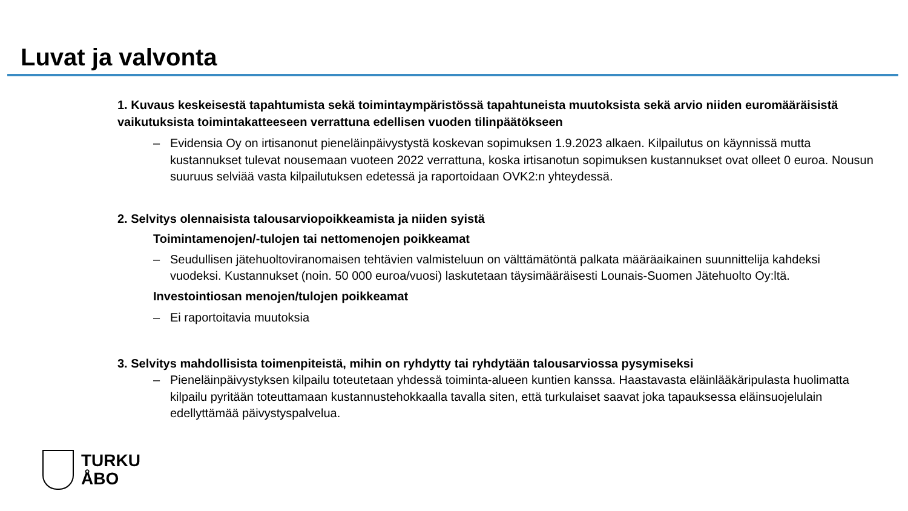Luvat ja valvonta
1. Kuvaus keskeisestä tapahtumista sekä toimintaympäristössä tapahtuneista muutoksista sekä arvio niiden euromääräisistä vaikutuksista toimintakatteeseen verrattuna edellisen vuoden tilinpäätökseen
– Evidensia Oy on irtisanonut pieneläinpäivystystä koskevan sopimuksen 1.9.2023 alkaen. Kilpailutus on käynnissä mutta kustannukset tulevat nousemaan vuoteen 2022 verrattuna, koska irtisanotun sopimuksen kustannukset ovat olleet 0 euroa. Nousun suuruus selviää vasta kilpailutuksen edetessä ja raportoidaan OVK2:n yhteydessä.
2. Selvitys olennaisista talousarviopoikkeamista ja niiden syistä
Toimintamenojen/-tulojen tai nettomenojen poikkeamat
– Seudullisen jätehuoltoviranomaisen tehtävien valmisteluun on välttämätöntä palkata määräaikainen suunnittelija kahdeksi vuodeksi. Kustannukset (noin. 50 000 euroa/vuosi) laskutetaan täysimääräisesti Lounais-Suomen Jätehuolto Oy:ltä.
Investointiosan menojen/tulojen poikkeamat
– Ei raportoitavia muutoksia
3. Selvitys mahdollisista toimenpiteistä, mihin on ryhdytty tai ryhdytään talousarviossa pysymiseksi
– Pieneläinpäivystyksen kilpailu toteutetaan yhdessä toiminta-alueen kuntien kanssa. Haastavasta eläinlääkäripulasta huolimatta kilpailu pyritään toteuttamaan kustannustehokkaalla tavalla siten, että turkulaiset saavat joka tapauksessa eläinsuojelulain edellyttämää päivystyspalvelua.
TURKU
ÅBO